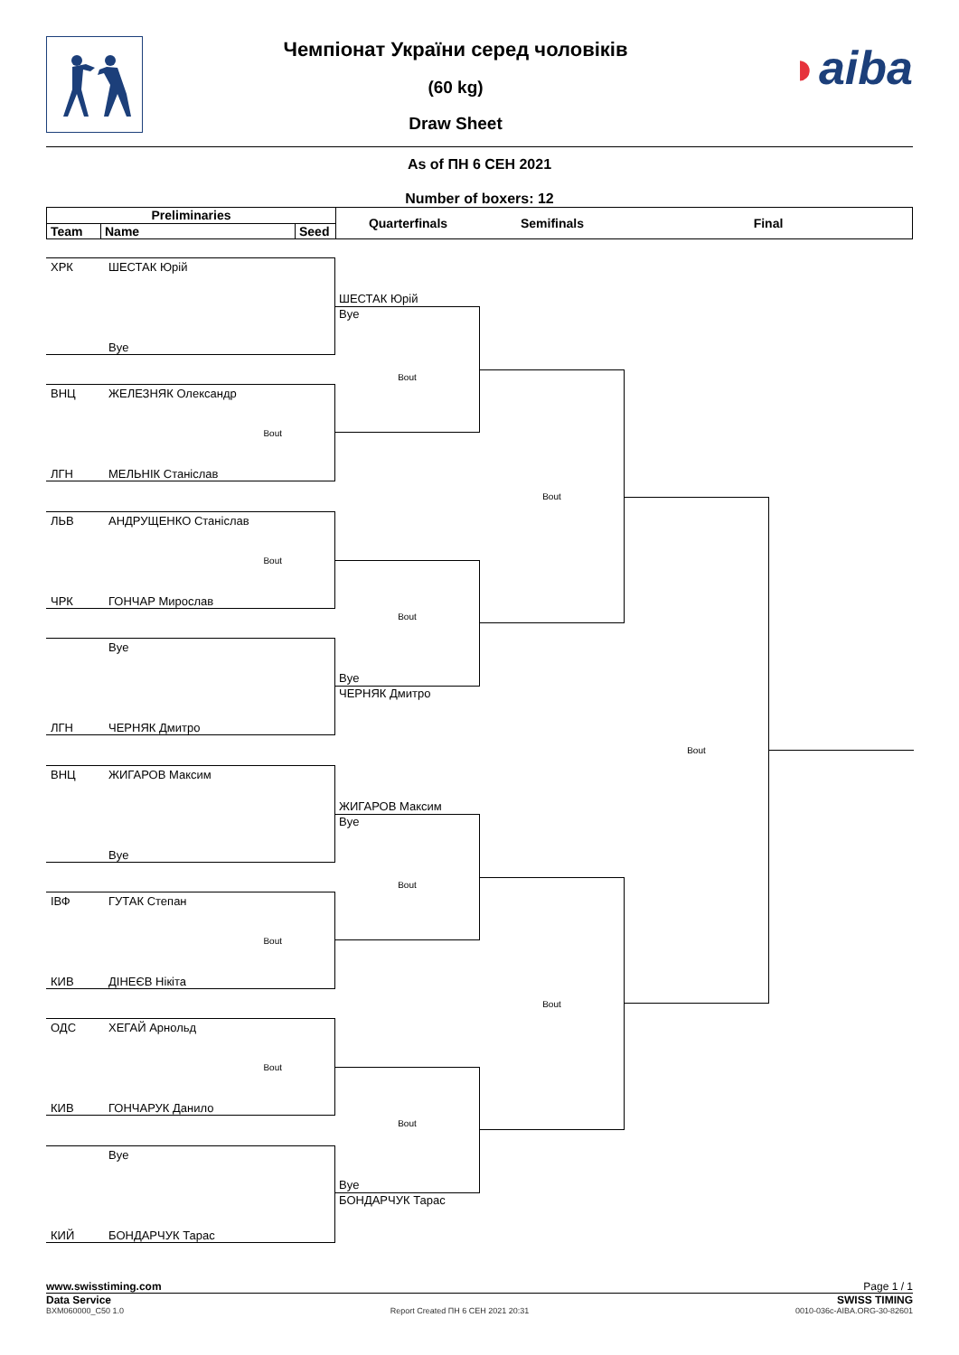Чемпіонат України серед чоловіків
(60 kg)
Draw Sheet
◗aiba
As of ПН 6 СЕН 2021
Number of boxers: 12
Preliminaries
Team Name Seed
Quarterfinals Semifinals Final
ХРК ШЕСТАК Юрій
Bye
ВНЦ ЖЕЛЕЗНЯК Олександр
Bout
ЛГН МЕЛЬНІК Станіслав
ЛЬВ АНДРУЩЕНКО Станіслав
Bout
ЧРК ГОНЧАР Мирослав
Bye
ЛГН ЧЕРНЯК Дмитро
ВНЦ ЖИГАРОВ Максим
Bye
ІВФ ГУТАК Степан
Bout
КИВ ДІНЕЄВ Нікіта
ОДС ХЕГАЙ Арнольд
Bout
КИВ ГОНЧАРУК Данило
Bye
КИЙ БОНДАРЧУК Тарас
ШЕСТАК Юрій
Bye
Bout
Bout
Bye
ЧЕРНЯК Дмитро
ЖИГАРОВ Максим
Bye
Bout
Bout
Bye
БОНДАРЧУК Тарас
Bout
Bout
Bout
www.swisstiming.com Page 1 / 1
Data Service SWISS TIMING
BXM060000_C50 1.0 Report Created ПН 6 СЕН 2021 20:31 0010-036c-AIBA.ORG-30-82601